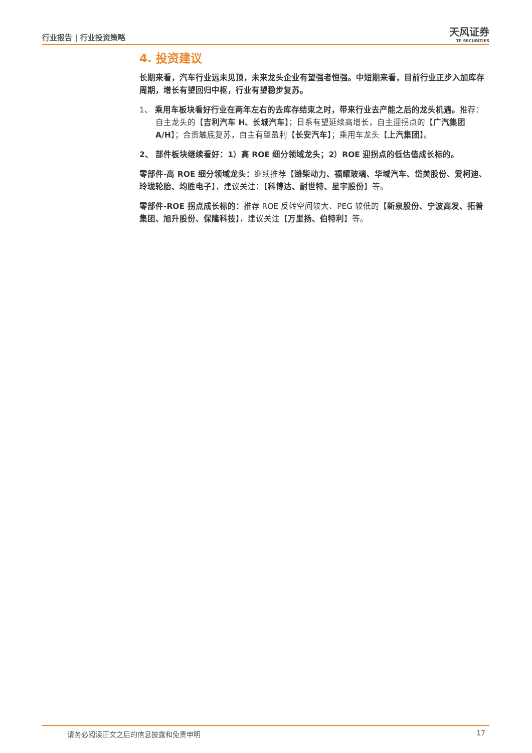行业报告 | 行业投资策略 天风证券
TF SECURITIES
4. 投资建议
长期来看，汽车行业远未见顶，未来龙头企业有望强者恒强。中短期来看，目前行业正步入加库存周期，增长有望回归中枢，行业有望稳步复苏。
1、 乘用车板块看好行业在两年左右的去库存结束之时，带来行业去产能之后的龙头机遇。推荐：自主龙头的【吉利汽车 H、长城汽车】；日系有望延续高增长，自主迎拐点的【广汽集团 A/H】；合资触底复苏，自主有望盈利【长安汽车】；乘用车龙头【上汽集团】。
2、 部件板块继续看好：1）高 ROE 细分领域龙头；2）ROE 迎拐点的低估值成长标的。
零部件-高 ROE 细分领域龙头：继续推荐【潍柴动力、福耀玻璃、华域汽车、岱美股份、爱柯迪、玲珑轮胎、均胜电子】，建议关注：【科博达、耐世特、星宇股份】等。
零部件-ROE 拐点成长标的：推荐 ROE 反转空间较大、PEG 较低的【新泉股份、宁波高发、拓普集团、旭升股份、保隆科技】，建议关注【万里扬、伯特利】等。
请务必阅读正文之后的信息披露和免责申明 17